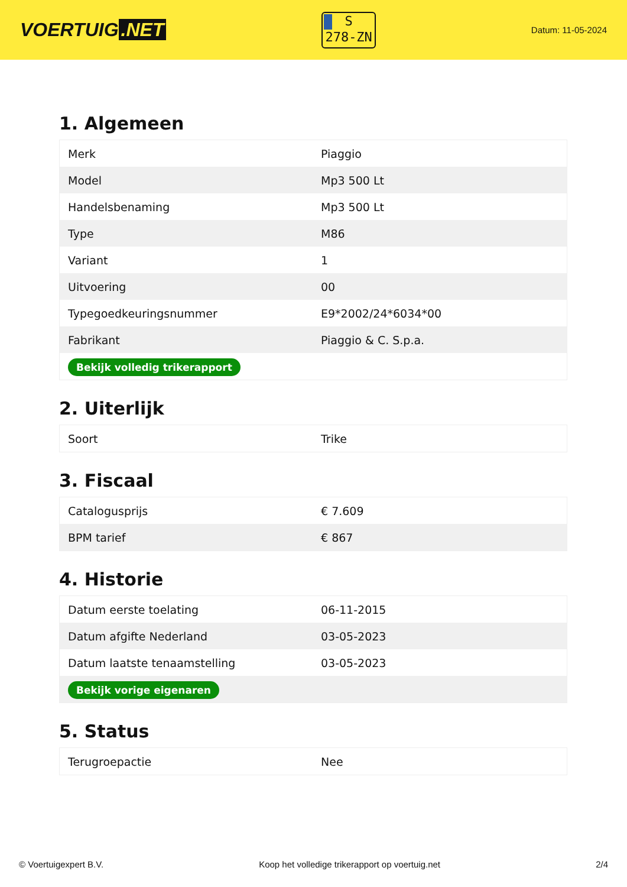VOERTUIG.NET
S
278-ZN
Datum: 11-05-2024
1. Algemeen
| Merk | Piaggio |
| Model | Mp3 500 Lt |
| Handelsbenaming | Mp3 500 Lt |
| Type | M86 |
| Variant | 1 |
| Uitvoering | 00 |
| Typegoedkeuringsnummer | E9*2002/24*6034*00 |
| Fabrikant | Piaggio & C. S.p.a. |
| Bekijk volledig trikerapport | |
2. Uiterlijk
| Soort | Trike |
3. Fiscaal
| Catalogusprijs | € 7.609 |
| BPM tarief | € 867 |
4. Historie
| Datum eerste toelating | 06-11-2015 |
| Datum afgifte Nederland | 03-05-2023 |
| Datum laatste tenaamstelling | 03-05-2023 |
| Bekijk vorige eigenaren | |
5. Status
| Terugroepactie | Nee |
© Voertuigexpert B.V. Koop het volledige trikerapport op voertuig.net 2/4